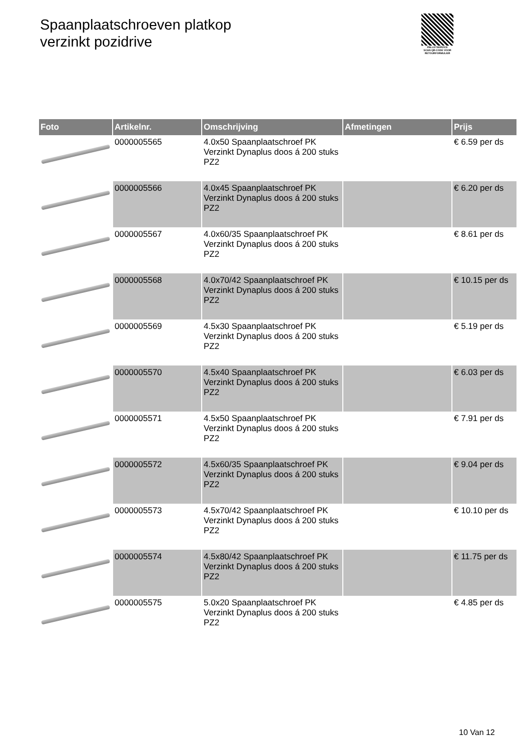Spaanplaatschroeven platkop
verzinkt pozidrive
PALLETSERVICE
SCAN QR-CODE VOOR RETOURFORMULIER
| Foto | Artikelnr. | Omschrijving | Afmetingen | Prijs |
| --- | --- | --- | --- | --- |
| | 0000005565 | 4.0x50 Spaanplaatschroef PK Verzinkt Dynaplus doos á 200 stuks PZ2 | | € 6.59 per ds |
| | 0000005566 | 4.0x45 Spaanplaatschroef PK Verzinkt Dynaplus doos á 200 stuks PZ2 | | € 6.20 per ds |
| | 0000005567 | 4.0x60/35 Spaanplaatschroef PK Verzinkt Dynaplus doos á 200 stuks PZ2 | | € 8.61 per ds |
| | 0000005568 | 4.0x70/42 Spaanplaatschroef PK Verzinkt Dynaplus doos á 200 stuks PZ2 | | € 10.15 per ds |
| | 0000005569 | 4.5x30 Spaanplaatschroef PK Verzinkt Dynaplus doos á 200 stuks PZ2 | | € 5.19 per ds |
| | 0000005570 | 4.5x40 Spaanplaatschroef PK Verzinkt Dynaplus doos á 200 stuks PZ2 | | € 6.03 per ds |
| | 0000005571 | 4.5x50 Spaanplaatschroef PK Verzinkt Dynaplus doos á 200 stuks PZ2 | | € 7.91 per ds |
| | 0000005572 | 4.5x60/35 Spaanplaatschroef PK Verzinkt Dynaplus doos á 200 stuks PZ2 | | € 9.04 per ds |
| | 0000005573 | 4.5x70/42 Spaanplaatschroef PK Verzinkt Dynaplus doos á 200 stuks PZ2 | | € 10.10 per ds |
| | 0000005574 | 4.5x80/42 Spaanplaatschroef PK Verzinkt Dynaplus doos á 200 stuks PZ2 | | € 11.75 per ds |
| | 0000005575 | 5.0x20 Spaanplaatschroef PK Verzinkt Dynaplus doos á 200 stuks PZ2 | | € 4.85 per ds |
10 Van 12